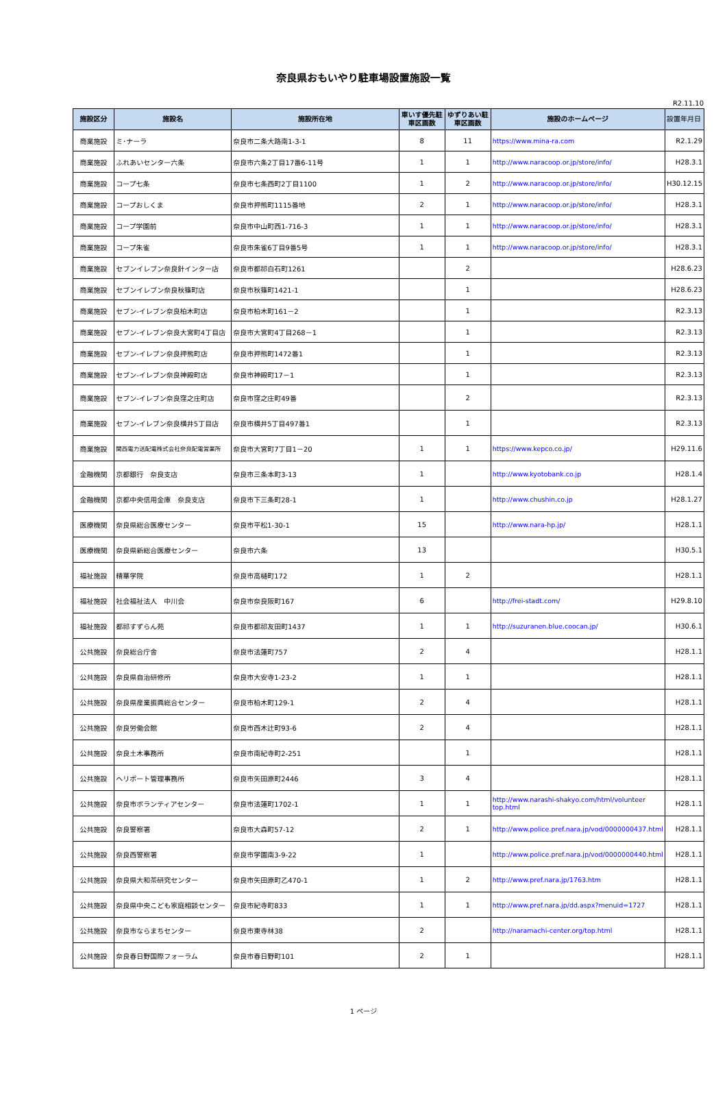奈良県おもいやり駐車場設置施設一覧
R2.11.10
| 施設区分 | 施設名 | 施設所在地 | 車いす優先駐車区画数 | ゆずりあい駐車区画数 | 施設のホームページ | 設置年月日 |
| --- | --- | --- | --- | --- | --- | --- |
| 商業施設 | ミ･ナーラ | 奈良市二条大路南1-3-1 | 8 | 11 | https://www.mina-ra.com | R2.1.29 |
| 商業施設 | ふれあいセンター六条 | 奈良市六条2丁目17番6-11号 | 1 | 1 | http://www.naracoop.or.jp/store/info/ | H28.3.1 |
| 商業施設 | コープ七条 | 奈良市七条西町2丁目1100 | 1 | 2 | http://www.naracoop.or.jp/store/info/ | H30.12.15 |
| 商業施設 | コープおしくま | 奈良市押熊町1115番地 | 2 | 1 | http://www.naracoop.or.jp/store/info/ | H28.3.1 |
| 商業施設 | コープ学園前 | 奈良市中山町西1-716-3 | 1 | 1 | http://www.naracoop.or.jp/store/info/ | H28.3.1 |
| 商業施設 | コープ朱雀 | 奈良市朱雀6丁目9番5号 | 1 | 1 | http://www.naracoop.or.jp/store/info/ | H28.3.1 |
| 商業施設 | セブンイレブン奈良針インター店 | 奈良市都祁白石町1261 | | 2 | | H28.6.23 |
| 商業施設 | セブンイレブン奈良秋篠町店 | 奈良市秋篠町1421-1 | | 1 | | H28.6.23 |
| 商業施設 | セブン-イレブン奈良柏木町店 | 奈良市柏木町161－2 | | 1 | | R2.3.13 |
| 商業施設 | セブン-イレブン奈良大宮町4丁目店 | 奈良市大宮町4丁目268－1 | | 1 | | R2.3.13 |
| 商業施設 | セブン-イレブン奈良押熊町店 | 奈良市押熊町1472番1 | | 1 | | R2.3.13 |
| 商業施設 | セブン-イレブン奈良神殿町店 | 奈良市神殿町17－1 | | 1 | | R2.3.13 |
| 商業施設 | セブン-イレブン奈良窪之庄町店 | 奈良市窪之庄町49番 | | 2 | | R2.3.13 |
| 商業施設 | セブン-イレブン奈良横井5丁目店 | 奈良市横井5丁目497番1 | | 1 | | R2.3.13 |
| 商業施設 | 関西電力送配電株式会社奈良配電営業所 | 奈良市大宮町7丁目1－20 | 1 | 1 | https://www.kepco.co.jp/ | H29.11.6 |
| 金融機関 | 京都銀行 奈良支店 | 奈良市三条本町3-13 | 1 | | http://www.kyotobank.co.jp | H28.1.4 |
| 金融機関 | 京都中央信用金庫 奈良支店 | 奈良市下三条町28-1 | 1 | | http://www.chushin.co.jp | H28.1.27 |
| 医療機関 | 奈良県総合医療センター | 奈良市平松1-30-1 | 15 | | http://www.nara-hp.jp/ | H28.1.1 |
| 医療機関 | 奈良県新総合医療センター | 奈良市六条 | 13 | | | H30.5.1 |
| 福祉施設 | 精華学院 | 奈良市高樋町172 | 1 | 2 | | H28.1.1 |
| 福祉施設 | 社会福祉法人 中川会 | 奈良市奈良阪町167 | 6 | | http://frei-stadt.com/ | H29.8.10 |
| 福祉施設 | 都祁すずらん苑 | 奈良市都祁友田町1437 | 1 | 1 | http://suzuranen.blue.coocan.jp/ | H30.6.1 |
| 公共施設 | 奈良総合庁舎 | 奈良市法蓮町757 | 2 | 4 | | H28.1.1 |
| 公共施設 | 奈良県自治研修所 | 奈良市大安寺1-23-2 | 1 | 1 | | H28.1.1 |
| 公共施設 | 奈良県産業振興総合センター | 奈良市柏木町129-1 | 2 | 4 | | H28.1.1 |
| 公共施設 | 奈良労働会館 | 奈良市西木辻町93-6 | 2 | 4 | | H28.1.1 |
| 公共施設 | 奈良土木事務所 | 奈良市南紀寺町2-251 | | 1 | | H28.1.1 |
| 公共施設 | ヘリポート管理事務所 | 奈良市矢田原町2446 | 3 | 4 | | H28.1.1 |
| 公共施設 | 奈良市ボランティアセンター | 奈良市法蓮町1702-1 | 1 | 1 | http://www.narashi-shakyo.com/html/volunteer top.html | H28.1.1 |
| 公共施設 | 奈良警察署 | 奈良市大森町57-12 | 2 | 1 | http://www.police.pref.nara.jp/vod/0000000437.html | H28.1.1 |
| 公共施設 | 奈良西警察署 | 奈良市学園南3-9-22 | 1 | | http://www.police.pref.nara.jp/vod/0000000440.html | H28.1.1 |
| 公共施設 | 奈良県大和茶研究センター | 奈良市矢田原町乙470-1 | 1 | 2 | http://www.pref.nara.jp/1763.htm | H28.1.1 |
| 公共施設 | 奈良県中央こども家庭相談センター | 奈良市紀寺町833 | 1 | 1 | http://www.pref.nara.jp/dd.aspx?menuid=1727 | H28.1.1 |
| 公共施設 | 奈良市ならまちセンター | 奈良市東寺林38 | 2 | | http://naramachi-center.org/top.html | H28.1.1 |
| 公共施設 | 奈良春日野国際フォーラム | 奈良市春日野町101 | 2 | 1 | | H28.1.1 |
1 ページ